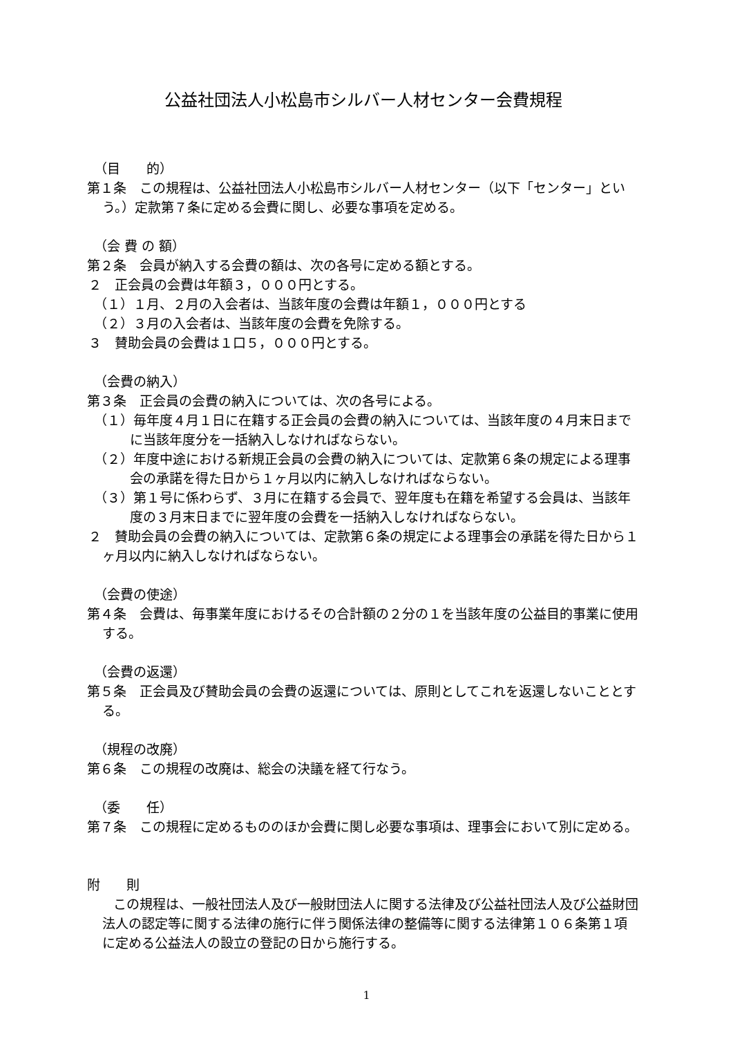公益社団法人小松島市シルバー人材センター会費規程
（目　　的）
第１条　この規程は、公益社団法人小松島市シルバー人材センター（以下「センター」という。）定款第７条に定める会費に関し、必要な事項を定める。
（会 費 の 額）
第２条　会員が納入する会費の額は、次の各号に定める額とする。
２　正会員の会費は年額３，０００円とする。
（１）１月、２月の入会者は、当該年度の会費は年額１，０００円とする
（２）３月の入会者は、当該年度の会費を免除する。
３　賛助会員の会費は１口５，０００円とする。
（会費の納入）
第３条　正会員の会費の納入については、次の各号による。
（１）毎年度４月１日に在籍する正会員の会費の納入については、当該年度の４月末日までに当該年度分を一括納入しなければならない。
（２）年度中途における新規正会員の会費の納入については、定款第６条の規定による理事会の承諾を得た日から１ヶ月以内に納入しなければならない。
（３）第１号に係わらず、３月に在籍する会員で、翌年度も在籍を希望する会員は、当該年度の３月末日までに翌年度の会費を一括納入しなければならない。
２　賛助会員の会費の納入については、定款第６条の規定による理事会の承諾を得た日から１ヶ月以内に納入しなければならない。
（会費の使途）
第４条　会費は、毎事業年度におけるその合計額の２分の１を当該年度の公益目的事業に使用する。
（会費の返還）
第５条　正会員及び賛助会員の会費の返還については、原則としてこれを返還しないこととする。
（規程の改廃）
第６条　この規程の改廃は、総会の決議を経て行なう。
（委　　任）
第７条　この規程に定めるもののほか会費に関し必要な事項は、理事会において別に定める。
附　　則
　　この規程は、一般社団法人及び一般財団法人に関する法律及び公益社団法人及び公益財団法人の認定等に関する法律の施行に伴う関係法律の整備等に関する法律第１０６条第１項に定める公益法人の設立の登記の日から施行する。
1